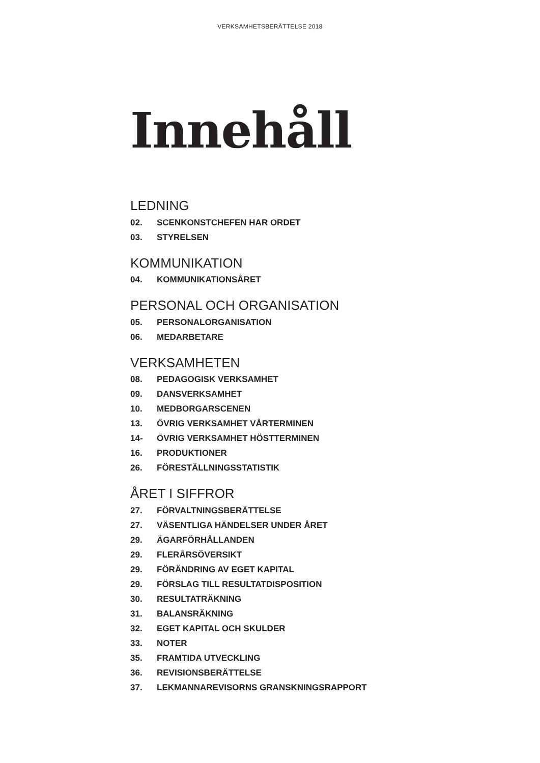VERKSAMHETSBERÄTTELSE 2018
Innehåll
LEDNING
02. SCENKONSTCHEFEN HAR ORDET
03. STYRELSEN
KOMMUNIKATION
04. KOMMUNIKATIONSÅRET
PERSONAL OCH ORGANISATION
05. PERSONALORGANISATION
06. MEDARBETARE
VERKSAMHETEN
08. PEDAGOGISK VERKSAMHET
09. DANSVERKSAMHET
10. MEDBORGARSCENEN
13. ÖVRIG VERKSAMHET VÅRTERMINEN
14- ÖVRIG VERKSAMHET HÖSTTERMINEN
16. PRODUKTIONER
26. FÖRESTÄLLNINGSSTATISTIK
ÅRET I SIFFROR
27. FÖRVALTNINGSBERÄTTELSE
27. VÄSENTLIGA HÄNDELSER UNDER ÅRET
29. ÄGARFÖRHÅLLANDEN
29. FLERÅRSÖVERSIKT
29. FÖRÄNDRING AV EGET KAPITAL
29. FÖRSLAG TILL RESULTATDISPOSITION
30. RESULTATRÄKNING
31. BALANSRÄKNING
32. EGET KAPITAL OCH SKULDER
33. NOTER
35. FRAMTIDA UTVECKLING
36. REVISIONSBERÄTTELSE
37. LEKMANNAREVISORNS GRANSKNINGSRAPPORT